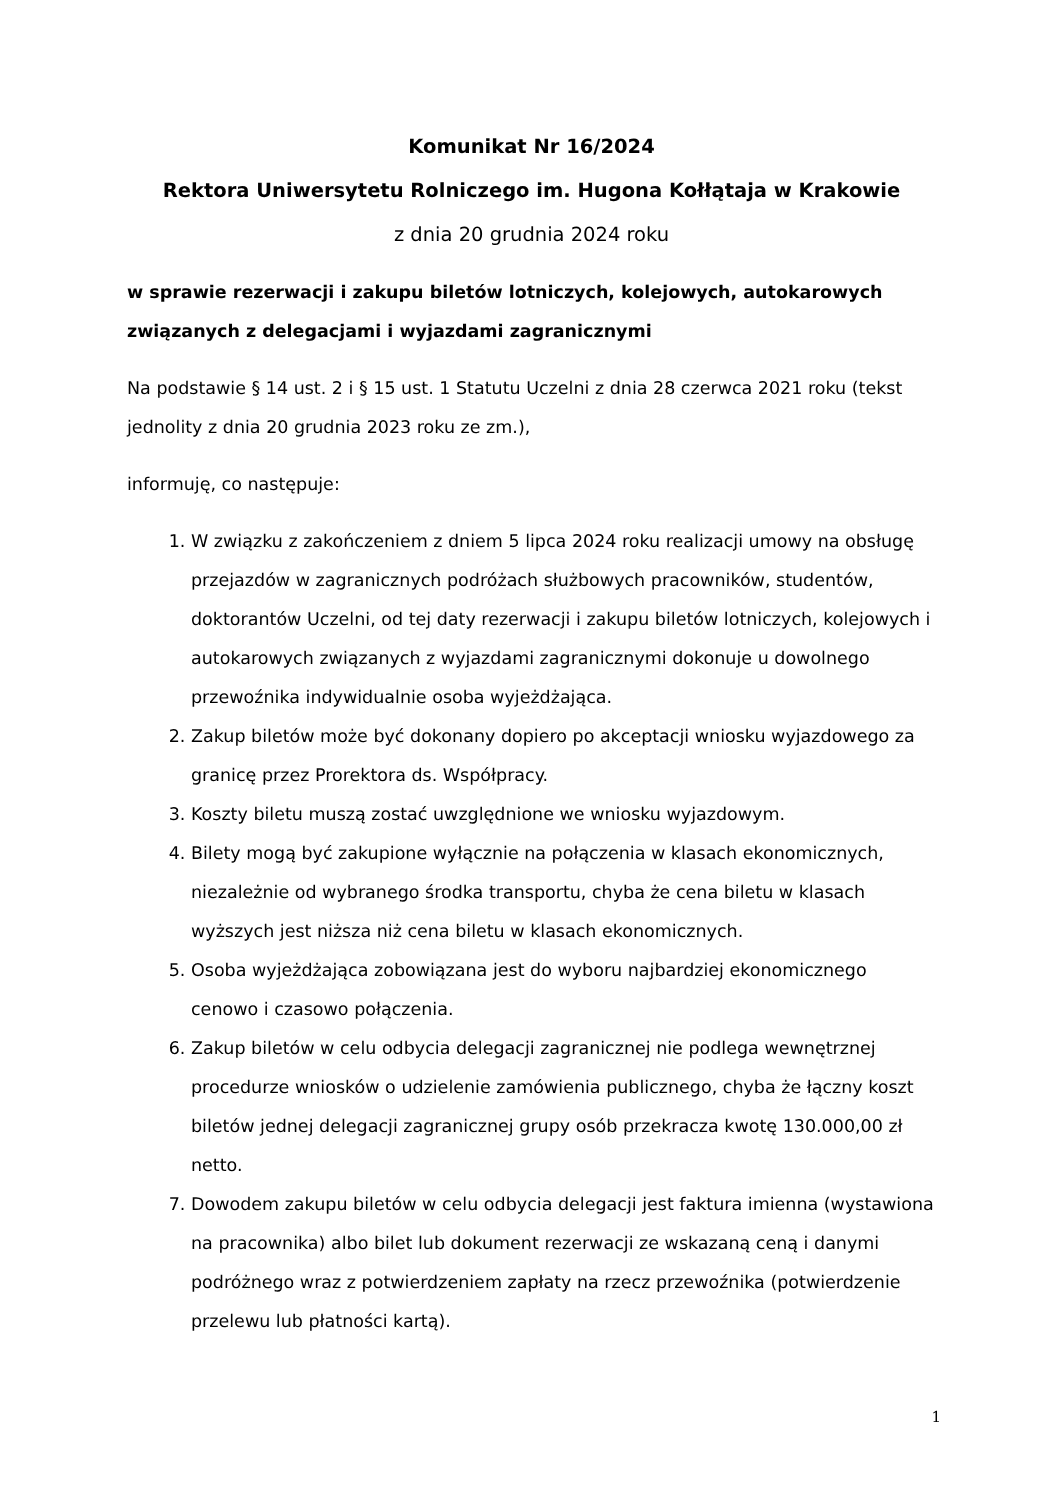Komunikat Nr 16/2024
Rektora Uniwersytetu Rolniczego im. Hugona Kołłątaja w Krakowie
z dnia 20 grudnia 2024 roku
w sprawie rezerwacji i zakupu biletów lotniczych, kolejowych, autokarowych związanych z delegacjami i wyjazdami zagranicznymi
Na podstawie § 14 ust. 2 i § 15 ust. 1 Statutu Uczelni z dnia 28 czerwca 2021 roku (tekst jednolity z dnia 20 grudnia 2023 roku ze zm.),
informuję, co następuje:
1. W związku z zakończeniem z dniem 5 lipca 2024 roku realizacji umowy na obsługę przejazdów w zagranicznych podróżach służbowych pracowników, studentów, doktorantów Uczelni, od tej daty rezerwacji i zakupu biletów lotniczych, kolejowych i autokarowych związanych z wyjazdami zagranicznymi dokonuje u dowolnego przewoźnika indywidualnie osoba wyjeżdżająca.
2. Zakup biletów może być dokonany dopiero po akceptacji wniosku wyjazdowego za granicę przez Prorektora ds. Współpracy.
3. Koszty biletu muszą zostać uwzględnione we wniosku wyjazdowym.
4. Bilety mogą być zakupione wyłącznie na połączenia w klasach ekonomicznych, niezależnie od wybranego środka transportu, chyba że cena biletu w klasach wyższych jest niższa niż cena biletu w klasach ekonomicznych.
5. Osoba wyjeżdżająca zobowiązana jest do wyboru najbardziej ekonomicznego cenowo i czasowo połączenia.
6. Zakup biletów w celu odbycia delegacji zagranicznej nie podlega wewnętrznej procedurze wniosków o udzielenie zamówienia publicznego, chyba że łączny koszt biletów jednej delegacji zagranicznej grupy osób przekracza kwotę 130.000,00 zł netto.
7. Dowodem zakupu biletów w celu odbycia delegacji jest faktura imienna (wystawiona na pracownika) albo bilet lub dokument rezerwacji ze wskazaną ceną i danymi podróżnego wraz z potwierdzeniem zapłaty na rzecz przewoźnika (potwierdzenie przelewu lub płatności kartą).
1